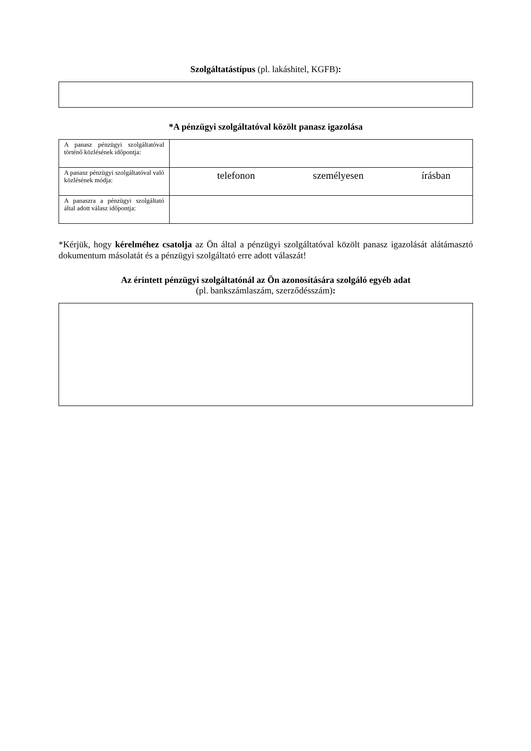Szolgáltatástípus (pl. lakáshitel, KGFB):
*A pénzügyi szolgáltatóval közölt panasz igazolása
| A panasz pénzügyi szolgáltatóval történő közlésének időpontja: | |
| A panasz pénzügyi szolgáltatóval való közlésének módja: | telefonon személyesen írásban |
| A panaszra a pénzügyi szolgáltató által adott válasz időpontja: | |
*Kérjük, hogy kérelméhez csatolja az Ön által a pénzügyi szolgáltatóval közölt panasz igazolását alátámasztó dokumentum másolatát és a pénzügyi szolgáltató erre adott válaszát!
Az érintett pénzügyi szolgáltatónál az Ön azonosítására szolgáló egyéb adat
(pl. bankszámlaszám, szerződésszám):